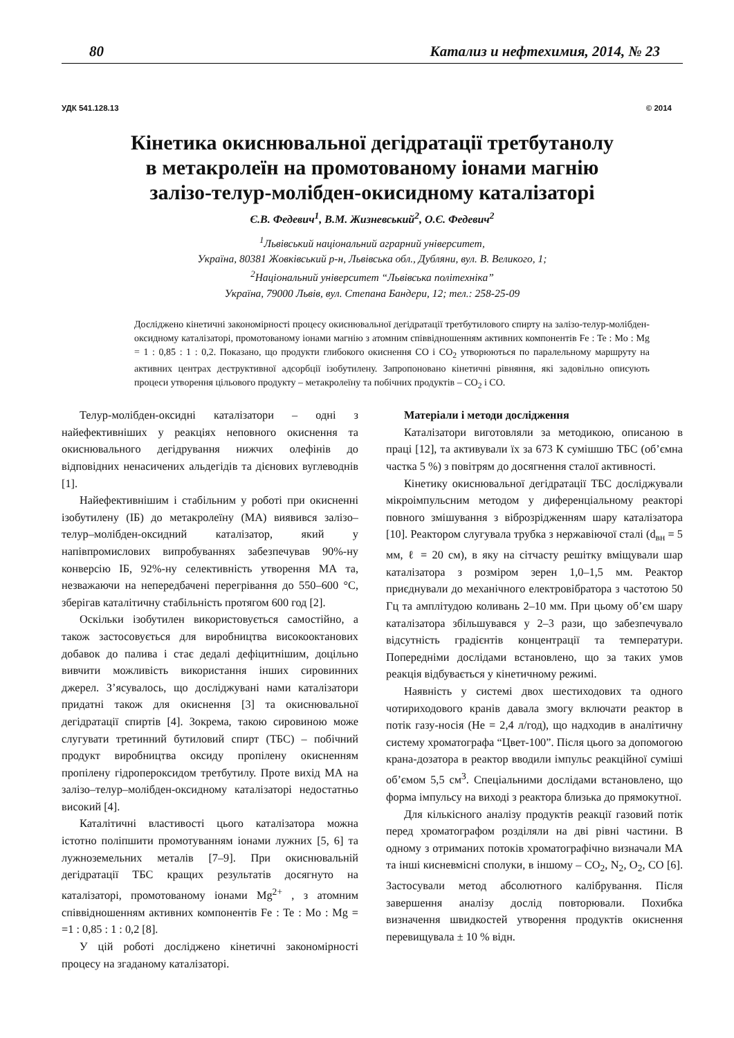80 Катализ и нефтехимия, 2014, № 23
УДК 541.128.13 © 2014
Кінетика окиснювальної дегідратації третбутанолу
в метакролеїн на промотованому іонами магнію
залізо-телур-молібден-окисидному каталізаторі
Є.В. Федевич<sup>1</sup>, В.М. Жизневський<sup>2</sup>, О.Є. Федевич<sup>2</sup>
<sup>1</sup> Львівський національний аграрний університет,
Україна, 80381 Жовківський р-н, Львівська обл., Дубляни, вул. В. Великого, 1;
<sup>2</sup> Національний університет “Львівська політехніка”
Україна, 79000 Львів, вул. Степана Бандери, 12; тел.: 258-25-09
Досліджено кінетичні закономірності процесу окиснювальної дегідратації третбутилового спирту на залізо-телур-молібден-оксидному каталізаторі, промотованому іонами магнію з атомним співвідношенням активних компонентів Fe : Te : Mo : Mg = 1 : 0,85 : 1 : 0,2. Показано, що продукти глибокого окиснення CO і CO<sub>2</sub> утворюються по паралельному маршруту на активних центрах деструктивної адсорбції ізобутилену. Запропоновано кінетичні рівняння, які задовільно описують процеси утворення цільового продукту – метакролеїну та побічних продуктів – CO<sub>2</sub> і CO.
Телур-молібден-оксидні каталізатори – одні з найефективніших у реакціях неповного окиснення та окиснювального дегідрування нижчих олефінів до відповідних ненасичених альдегідів та дієнових вуглеводнів [1].
Найефективнішим і стабільним у роботі при окисненні ізобутилену (ІБ) до метакролеїну (МА) виявився залізо–телур–молібден-оксидний каталізатор, який у напівпромислових випробуваннях забезпечував 90%-ну конверсію ІБ, 92%-ну селективність утворення МА та, незважаючи на непередбачені перегрівання до 550–600 °С, зберігав каталітичну стабільність протягом 600 год [2].
Оскільки ізобутилен використовується самостійно, а також застосовується для виробництва високооктанових добавок до палива і стає дедалі дефіцитнішим, доцільно вивчити можливість використання інших сировинних джерел. З’ясувалось, що досліджувані нами каталізатори придатні також для окиснення [3] та окиснювальної дегідратації спиртів [4]. Зокрема, такою сировиною може слугувати третинний бутиловий спирт (ТБС) – побічний продукт виробництва оксиду пропілену окисненням пропілену гідропероксидом третбутилу. Проте вихід МА на залізо–телур–молібден-оксидному каталізаторі недостатньо високий [4].
Каталітичні властивості цього каталізатора можна істотно поліпшити промотуванням іонами лужних [5, 6] та лужноземельних металів [7–9]. При окиснювальній дегідратації ТБС кращих результатів досягнуто на каталізаторі, промотованому іонами Mg<sup>2+</sup> , з атомним співвідношенням активних компонентів Fe : Te : Mo : Mg = =1 : 0,85 : 1 : 0,2 [8].
У цій роботі досліджено кінетичні закономірності процесу на згаданому каталізаторі.
Матеріали і методи дослідження
Каталізатори виготовляли за методикою, описаною в праці [12], та активували їх за 673 К сумішшю ТБС (об’ємна частка 5 %) з повітрям до досягнення сталої активності.
Кінетику окиснювальної дегідратації ТБС досліджували мікроімпульсним методом у диференціальному реакторі повного змішування з віброзрідженням шару каталізатора [10]. Реактором слугувала трубка з нержавіючої сталі (d<sub>вн</sub> = 5 мм, ℓ = 20 см), в яку на сітчасту решітку вміщували шар каталізатора з розміром зерен 1,0–1,5 мм. Реактор приєднували до механічного електровібратора з частотою 50 Гц та амплітудою коливань 2–10 мм. При цьому об’єм шару каталізатора збільшувався у 2–3 рази, що забезпечувало відсутність градієнтів концентрації та температури. Попередніми дослідами встановлено, що за таких умов реакція відбувається у кінетичному режимі.
Наявність у системі двох шестиходових та одного чотириходового кранів давала змогу включати реактор в потік газу-носія (He = 2,4 л/год), що надходив в аналітичну систему хроматографа “Цвет-100”. Після цього за допомогою крана-дозатора в реактор вводили імпульс реакційної суміші об’ємом 5,5 см<sup>3</sup>. Спеціальними дослідами встановлено, що форма імпульсу на виході з реактора близька до прямокутної.
Для кількісного аналізу продуктів реакції газовий потік перед хроматографом розділяли на дві рівні частини. В одному з отриманих потоків хроматографічно визначали МА та інші кисневмісні сполуки, в іншому – CO<sub>2</sub>, N<sub>2</sub>, O<sub>2</sub>, CO [6]. Застосували метод абсолютного калібрування. Після завершення аналізу дослід повторювали. Похибка визначення швидкостей утворення продуктів окиснення перевищувала ± 10 % відн.